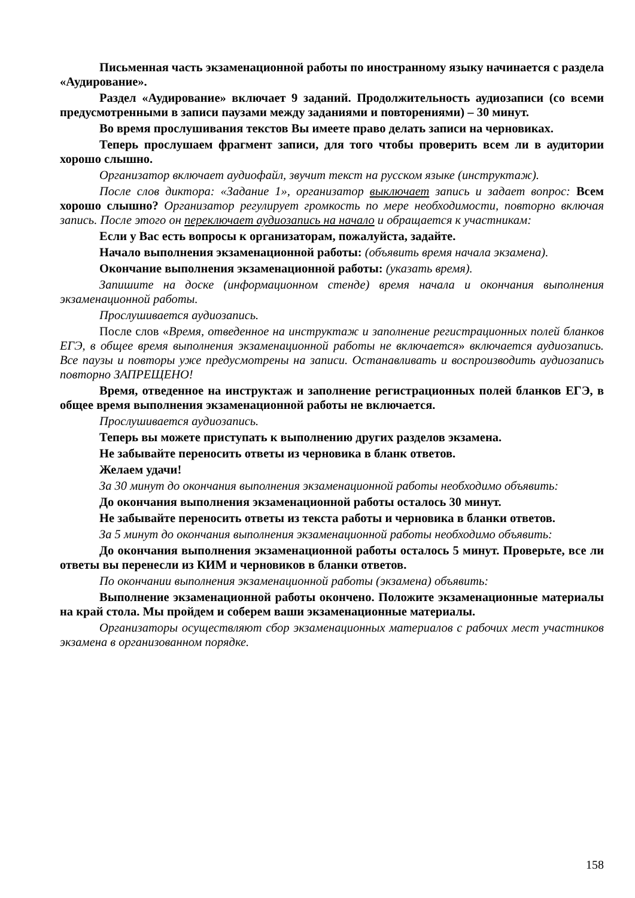Письменная часть экзаменационной работы по иностранному языку начинается с раздела «Аудирование».
Раздел «Аудирование» включает 9 заданий. Продолжительность аудиозаписи (со всеми предусмотренными в записи паузами между заданиями и повторениями) – 30 минут.
Во время прослушивания текстов Вы имеете право делать записи на черновиках.
Теперь прослушаем фрагмент записи, для того чтобы проверить всем ли в аудитории хорошо слышно.
Организатор включает аудиофайл, звучит текст на русском языке (инструктаж).
После слов диктора: «Задание 1», организатор выключает запись и задает вопрос: Всем хорошо слышно? Организатор регулирует громкость по мере необходимости, повторно включая запись. После этого он переключает аудиозапись на начало и обращается к участникам:
Если у Вас есть вопросы к организаторам, пожалуйста, задайте.
Начало выполнения экзаменационной работы: (объявить время начала экзамена).
Окончание выполнения экзаменационной работы: (указать время).
Запишите на доске (информационном стенде) время начала и окончания выполнения экзаменационной работы.
Прослушивается аудиозапись.
После слов «Время, отведенное на инструктаж и заполнение регистрационных полей бланков ЕГЭ, в общее время выполнения экзаменационной работы не включается» включается аудиозапись. Все паузы и повторы уже предусмотрены на записи. Останавливать и воспроизводить аудиозапись повторно ЗАПРЕЩЕНО!
Время, отведенное на инструктаж и заполнение регистрационных полей бланков ЕГЭ, в общее время выполнения экзаменационной работы не включается.
Прослушивается аудиозапись.
Теперь вы можете приступать к выполнению других разделов экзамена.
Не забывайте переносить ответы из черновика в бланк ответов.
Желаем удачи!
За 30 минут до окончания выполнения экзаменационной работы необходимо объявить:
До окончания выполнения экзаменационной работы осталось 30 минут.
Не забывайте переносить ответы из текста работы и черновика в бланки ответов.
За 5 минут до окончания выполнения экзаменационной работы необходимо объявить:
До окончания выполнения экзаменационной работы осталось 5 минут. Проверьте, все ли ответы вы перенесли из КИМ и черновиков в бланки ответов.
По окончании выполнения экзаменационной работы (экзамена) объявить:
Выполнение экзаменационной работы окончено. Положите экзаменационные материалы на край стола. Мы пройдем и соберем ваши экзаменационные материалы.
Организаторы осуществляют сбор экзаменационных материалов с рабочих мест участников экзамена в организованном порядке.
158